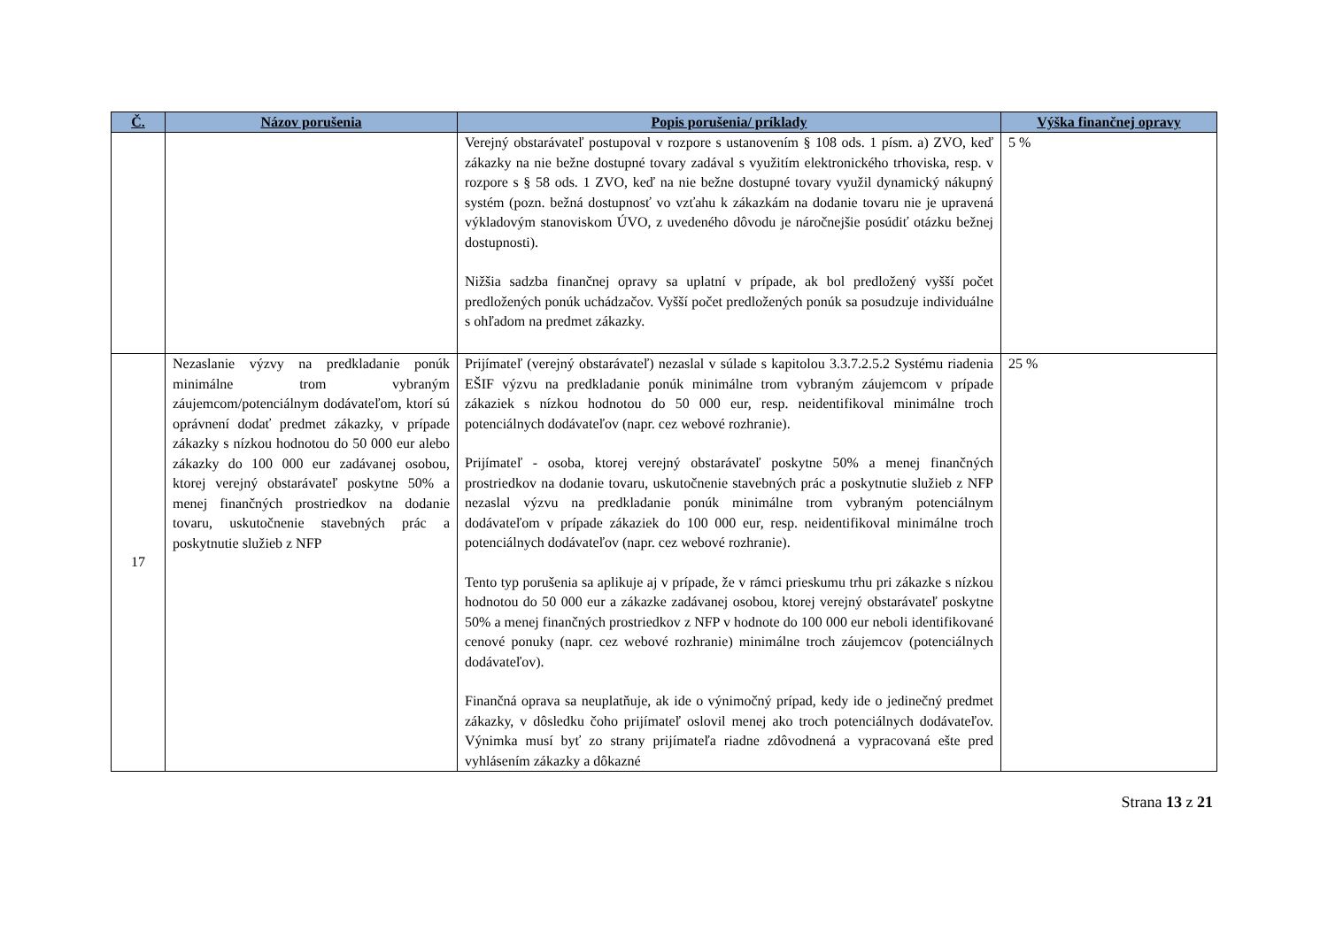| Č. | Názov porušenia | Popis porušenia/ príklady | Výška finančnej opravy |
| --- | --- | --- | --- |
| | | Verejný obstarávateľ postupoval v rozpore s ustanovením § 108 ods. 1 písm. a) ZVO, keď zákazky na nie bežne dostupné tovary zadával s využitím elektronického trhoviska, resp. v rozpore s § 58 ods. 1 ZVO, keď na nie bežne dostupné tovary využil dynamický nákupný systém (pozn. bežná dostupnosť vo vzťahu k zákazkám na dodanie tovaru nie je upravená výkladovým stanoviskom ÚVO, z uvedeného dôvodu je náročnejšie posúdiť otázku bežnej dostupnosti). Nižšia sadzba finančnej opravy sa uplatní v prípade, ak bol predložený vyšší počet predložených ponúk uchádzačov. Vyšší počet predložených ponúk sa posudzuje individuálne s ohľadom na predmet zákazky. | 5 % |
| 17 | Nezaslanie výzvy na predkladanie ponúk minimálne trom vybraným záujemcom/potenciálnym dodávateľom, ktorí sú oprávnení dodať predmet zákazky, v prípade zákazky s nízkou hodnotou do 50 000 eur alebo zákazky do 100 000 eur zadávanej osobou, ktorej verejný obstarávateľ poskytne 50% a menej finančných prostriedkov na dodanie tovaru, uskutočnenie stavebných prác a poskytnutie služieb z NFP | Prijímateľ (verejný obstarávateľ) nezaslal v súlade s kapitolou 3.3.7.2.5.2 Systému riadenia EŠIF výzvu na predkladanie ponúk minimálne trom vybraným záujemcom v prípade zákaziek s nízkou hodnotou do 50 000 eur, resp. neidentifikoval minimálne troch potenciálnych dodávateľov (napr. cez webové rozhranie). Prijímateľ - osoba, ktorej verejný obstarávateľ poskytne 50% a menej finančných prostriedkov na dodanie tovaru, uskutočnenie stavebných prác a poskytnutie služieb z NFP nezaslal výzvu na predkladanie ponúk minimálne trom vybraným potenciálnym dodávateľom v prípade zákaziek do 100 000 eur, resp. neidentifikoval minimálne troch potenciálnych dodávateľov (napr. cez webové rozhranie). Tento typ porušenia sa aplikuje aj v prípade, že v rámci prieskumu trhu pri zákazke s nízkou hodnotou do 50 000 eur a zákazke zadávanej osobou, ktorej verejný obstarávateľ poskytne 50% a menej finančných prostriedkov z NFP v hodnote do 100 000 eur neboli identifikované cenové ponuky (napr. cez webové rozhranie) minimálne troch záujemcov (potenciálnych dodávateľov). Finančná oprava sa neuplatňuje, ak ide o výnimočný prípad, kedy ide o jedinečný predmet zákazky, v dôsledku čoho prijímateľ oslovil menej ako troch potenciálnych dodávateľov. Výnimka musí byť zo strany prijímateľa riadne zdôvodnená a vypracovaná ešte pred vyhlásením zákazky a dôkazné | 25 % |
Strana 13 z 21